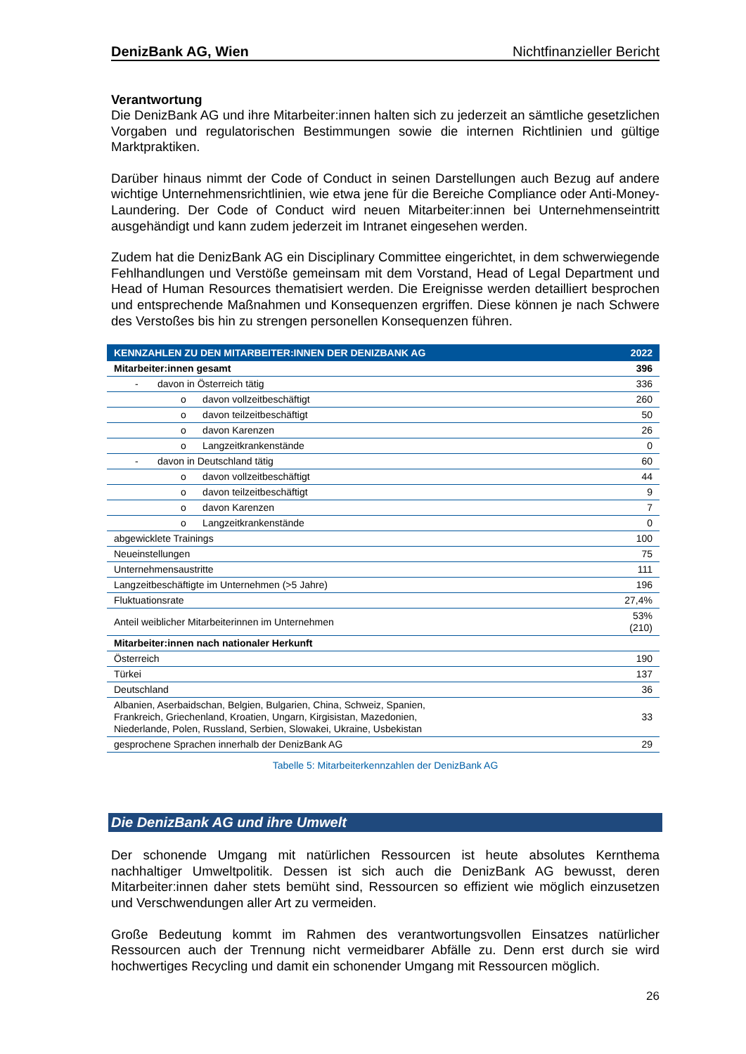DenizBank AG, Wien Nichtfinanzieller Bericht
Verantwortung
Die DenizBank AG und ihre Mitarbeiter:innen halten sich zu jederzeit an sämtliche gesetzlichen Vorgaben und regulatorischen Bestimmungen sowie die internen Richtlinien und gültige Marktpraktiken.
Darüber hinaus nimmt der Code of Conduct in seinen Darstellungen auch Bezug auf andere wichtige Unternehmensrichtlinien, wie etwa jene für die Bereiche Compliance oder Anti-Money-Laundering. Der Code of Conduct wird neuen Mitarbeiter:innen bei Unternehmenseintritt ausgehändigt und kann zudem jederzeit im Intranet eingesehen werden.
Zudem hat die DenizBank AG ein Disciplinary Committee eingerichtet, in dem schwerwiegende Fehlhandlungen und Verstöße gemeinsam mit dem Vorstand, Head of Legal Department und Head of Human Resources thematisiert werden. Die Ereignisse werden detailliert besprochen und entsprechende Maßnahmen und Konsequenzen ergriffen. Diese können je nach Schwere des Verstoßes bis hin zu strengen personellen Konsequenzen führen.
| KENNZAHLEN ZU DEN MITARBEITER:INNEN DER DENIZBANK AG | 2022 |
| --- | --- |
| Mitarbeiter:innen gesamt | 396 |
| - davon in Österreich tätig | 336 |
| o davon vollzeitbeschäftigt | 260 |
| o davon teilzeitbeschäftigt | 50 |
| o davon Karenzen | 26 |
| o Langzeitkrankenstände | 0 |
| - davon in Deutschland tätig | 60 |
| o davon vollzeitbeschäftigt | 44 |
| o davon teilzeitbeschäftigt | 9 |
| o davon Karenzen | 7 |
| o Langzeitkrankenstände | 0 |
| abgewicklete Trainings | 100 |
| Neueinstellungen | 75 |
| Unternehmensaustritte | 111 |
| Langzeitbeschäftigte im Unternehmen (>5 Jahre) | 196 |
| Fluktuationsrate | 27,4% |
| Anteil weiblicher Mitarbeiterinnen im Unternehmen | 53% (210) |
| Mitarbeiter:innen nach nationaler Herkunft | |
| Österreich | 190 |
| Türkei | 137 |
| Deutschland | 36 |
| Albanien, Aserbaidschan, Belgien, Bulgarien, China, Schweiz, Spanien, Frankreich, Griechenland, Kroatien, Ungarn, Kirgisistan, Mazedonien, Niederlande, Polen, Russland, Serbien, Slowakei, Ukraine, Usbekistan | 33 |
| gesprochene Sprachen innerhalb der DenizBank AG | 29 |
Tabelle 5: Mitarbeiterkennzahlen der DenizBank AG
Die DenizBank AG und ihre Umwelt
Der schonende Umgang mit natürlichen Ressourcen ist heute absolutes Kernthema nachhaltiger Umweltpolitik. Dessen ist sich auch die DenizBank AG bewusst, deren Mitarbeiter:innen daher stets bemüht sind, Ressourcen so effizient wie möglich einzusetzen und Verschwendungen aller Art zu vermeiden.
Große Bedeutung kommt im Rahmen des verantwortungsvollen Einsatzes natürlicher Ressourcen auch der Trennung nicht vermeidbarer Abfälle zu. Denn erst durch sie wird hochwertiges Recycling und damit ein schonender Umgang mit Ressourcen möglich.
26